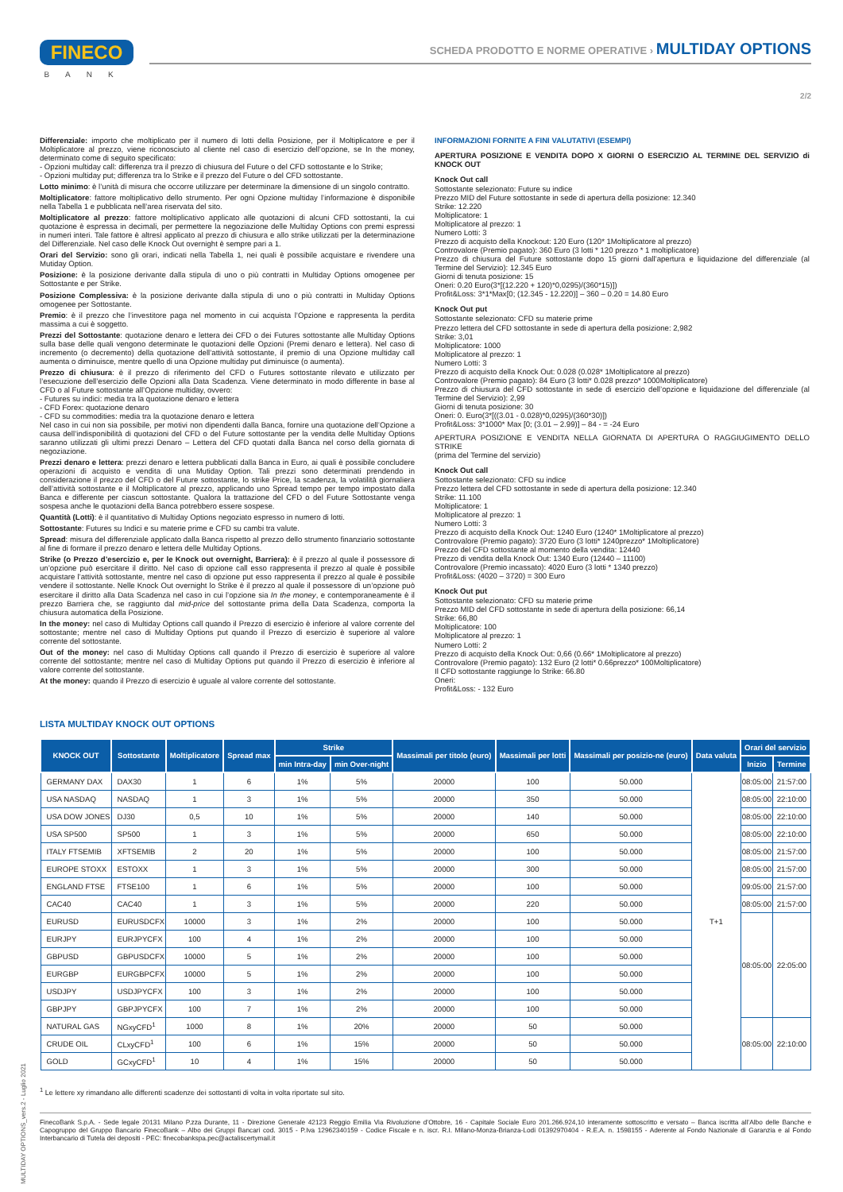FINECO
BANK
SCHEDA PRODOTTO E NORME OPERATIVE › MULTIDAY OPTIONS
2/2
Differenziale: importo che moltiplicato per il numero di lotti della Posizione, per il Moltiplicatore e per il Moltiplicatore al prezzo, viene riconosciuto al cliente nel caso di esercizio dell’opzione, se In the money, determinato come di seguito specificato:
- Opzioni multiday call: differenza tra il prezzo di chiusura del Future o del CFD sottostante e lo Strike;
- Opzioni multiday put; differenza tra lo Strike e il prezzo del Future o del CFD sottostante.
Lotto minimo: è l’unità di misura che occorre utilizzare per determinare la dimensione di un singolo contratto.
Moltiplicatore: fattore moltiplicativo dello strumento. Per ogni Opzione multiday l’informazione è disponibile nella Tabella 1 e pubblicata nell’area riservata del sito.
Moltiplicatore al prezzo: fattore moltiplicativo applicato alle quotazioni di alcuni CFD sottostanti, la cui quotazione è espressa in decimali, per permettere la negoziazione delle Multiday Options con premi espressi in numeri interi. Tale fattore è altresì applicato al prezzo di chiusura e allo strike utilizzati per la determinazione del Differenziale. Nel caso delle Knock Out overnight è sempre pari a 1.
Orari del Servizio: sono gli orari, indicati nella Tabella 1, nei quali è possibile acquistare e rivendere una Mutiday Option.
Posizione: è la posizione derivante dalla stipula di uno o più contratti in Multiday Options omogenee per Sottostante e per Strike.
Posizione Complessiva: è la posizione derivante dalla stipula di uno o più contratti in Multiday Options omogenee per Sottostante.
Premio: è il prezzo che l’investitore paga nel momento in cui acquista l’Opzione e rappresenta la perdita massima a cui è soggetto.
Prezzi del Sottostante: quotazione denaro e lettera dei CFD o dei Futures sottostante alle Multiday Options sulla base delle quali vengono determinate le quotazioni delle Opzioni (Premi denaro e lettera). Nel caso di incremento (o decremento) della quotazione dell’attività sottostante, il premio di una Opzione multiday call aumenta o diminuisce, mentre quello di una Opzione multiday put diminuisce (o aumenta).
Prezzo di chiusura: è il prezzo di riferimento del CFD o Futures sottostante rilevato e utilizzato per l’esecuzione dell’esercizio delle Opzioni alla Data Scadenza. Viene determinato in modo differente in base al CFD o al Future sottostante all’Opzione multiday, ovvero:
- Futures su indici: media tra la quotazione denaro e lettera
- CFD Forex: quotazione denaro
- CFD su commodities: media tra la quotazione denaro e lettera
Nel caso in cui non sia possibile, per motivi non dipendenti dalla Banca, fornire una quotazione dell’Opzione a causa dell’indisponibilità di quotazioni del CFD o del Future sottostante per la vendita delle Multiday Options saranno utilizzati gli ultimi prezzi Denaro – Lettera del CFD quotati dalla Banca nel corso della giornata di negoziazione.
Prezzi denaro e lettera: prezzi denaro e lettera pubblicati dalla Banca in Euro, ai quali è possibile concludere operazioni di acquisto e vendita di una Mutiday Option. Tali prezzi sono determinati prendendo in considerazione il prezzo del CFD o del Future sottostante, lo strike Price, la scadenza, la volatilità giornaliera dell’attività sottostante e il Moltiplicatore al prezzo, applicando uno Spread tempo per tempo impostato dalla Banca e differente per ciascun sottostante. Qualora la trattazione del CFD o del Future Sottostante venga sospesa anche le quotazioni della Banca potrebbero essere sospese.
Quantità (Lotti): è il quantitativo di Multiday Options negoziato espresso in numero di lotti.
Sottostante: Futures su Indici e su materie prime e CFD su cambi tra valute.
Spread: misura del differenziale applicato dalla Banca rispetto al prezzo dello strumento finanziario sottostante al fine di formare il prezzo denaro e lettera delle Multiday Options.
Strike (o Prezzo d’esercizio e, per le Knock out overnight, Barriera): è il prezzo al quale il possessore di un’opzione può esercitare il diritto. Nel caso di opzione call esso rappresenta il prezzo al quale è possibile acquistare l’attività sottostante, mentre nel caso di opzione put esso rappresenta il prezzo al quale è possibile vendere il sottostante. Nelle Knock Out overnight lo Strike è il prezzo al quale il possessore di un’opzione può esercitare il diritto alla Data Scadenza nel caso in cui l’opzione sia In the money, e contemporaneamente è il prezzo Barriera che, se raggiunto dal mid-price del sottostante prima della Data Scadenza, comporta la chiusura automatica della Posizione.
In the money: nel caso di Multiday Options call quando il Prezzo di esercizio è inferiore al valore corrente del sottostante; mentre nel caso di Multiday Options put quando il Prezzo di esercizio è superiore al valore corrente del sottostante.
Out of the money: nel caso di Multiday Options call quando il Prezzo di esercizio è superiore al valore corrente del sottostante; mentre nel caso di Multiday Options put quando il Prezzo di esercizio è inferiore al valore corrente del sottostante.
At the money: quando il Prezzo di esercizio è uguale al valore corrente del sottostante.
INFORMAZIONI FORNITE A FINI VALUTATIVI (ESEMPI)
APERTURA POSIZIONE E VENDITA DOPO X GIORNI O ESERCIZIO AL TERMINE DEL SERVIZIO di KNOCK OUT
Knock Out call
Sottostante selezionato: Future su indice
Prezzo MID del Future sottostante in sede di apertura della posizione: 12.340
Strike: 12.220
Moltiplicatore: 1
Moltiplicatore al prezzo: 1
Numero Lotti: 3
Prezzo di acquisto della Knockout: 120 Euro (120* 1Moltiplicatore al prezzo)
Controvalore (Premio pagato): 360 Euro (3 lotti * 120 prezzo * 1 moltiplicatore)
Prezzo di chiusura del Future sottostante dopo 15 giorni dall’apertura e liquidazione del differenziale (al Termine del Servizio): 12.345 Euro
Giorni di tenuta posizione: 15
Oneri: 0.20 Euro(3*[(12.220 + 120)*0,0295)/(360*15)])
Profit&Loss: 3*1*Max[0; (12.345 - 12.220)] – 360 – 0.20 = 14.80 Euro
Knock Out put
Sottostante selezionato: CFD su materie prime
Prezzo lettera del CFD sottostante in sede di apertura della posizione: 2,982
Strike: 3,01
Moltiplicatore: 1000
Moltiplicatore al prezzo: 1
Numero Lotti: 3
Prezzo di acquisto della Knock Out: 0.028 (0.028* 1Moltiplicatore al prezzo)
Controvalore (Premio pagato): 84 Euro (3 lotti* 0.028 prezzo* 1000Moltiplicatore)
Prezzo di chiusura del CFD sottostante in sede di esercizio dell’opzione e liquidazione del differenziale (al Termine del Servizio): 2,99
Giorni di tenuta posizione: 30
Oneri: 0. Euro(3*[((3.01 - 0.028)*0,0295)/(360*30)])
Profit&Loss: 3*1000* Max [0; (3.01 – 2.99)] – 84 - = -24 Euro
APERTURA POSIZIONE E VENDITA NELLA GIORNATA DI APERTURA O RAGGIUGIMENTO DELLO STRIKE
(prima del Termine del servizio)
Knock Out call
Sottostante selezionato: CFD su indice
Prezzo lettera del CFD sottostante in sede di apertura della posizione: 12.340
Strike: 11.100
Moltiplicatore: 1
Moltiplicatore al prezzo: 1
Numero Lotti: 3
Prezzo di acquisto della Knock Out: 1240 Euro (1240* 1Moltiplicatore al prezzo)
Controvalore (Premio pagato): 3720 Euro (3 lotti* 1240prezzo* 1Moltiplicatore)
Prezzo del CFD sottostante al momento della vendita: 12440
Prezzo di vendita della Knock Out: 1340 Euro (12440 – 11100)
Controvalore (Premio incassato): 4020 Euro (3 lotti * 1340 prezzo)
Profit&Loss: (4020 – 3720) = 300 Euro
Knock Out put
Sottostante selezionato: CFD su materie prime
Prezzo MID del CFD sottostante in sede di apertura della posizione: 66,14
Strike: 66,80
Moltiplicatore: 100
Moltiplicatore al prezzo: 1
Numero Lotti: 2
Prezzo di acquisto della Knock Out: 0,66 (0.66* 1Moltiplicatore al prezzo)
Controvalore (Premio pagato): 132 Euro (2 lotti* 0.66prezzo* 100Moltiplicatore)
Il CFD sottostante raggiunge lo Strike: 66.80
Oneri:
Profit&Loss: - 132 Euro
LISTA MULTIDAY KNOCK OUT OPTIONS
| KNOCK OUT | Sottostante | Moltiplicatore | Spread max | Strike | | Massimali per titolo (euro) | Massimali per lotti | Massimali per posizio-ne (euro) | Data valuta | Orari del servizio | |
| --- | --- | --- | --- | --- | --- | --- | --- | --- | --- | --- | --- |
| | | | | min Intra-day | min Over-night | | | | | Inizio | Termine |
| GERMANY DAX | DAX30 | 1 | 6 | 1% | 5% | 20000 | 100 | 50.000 | T+1 | 08:05:00 | 21:57:00 |
| USA NASDAQ | NASDAQ | 1 | 3 | 1% | 5% | 20000 | 350 | 50.000 | | 08:05:00 | 22:10:00 |
| USA DOW JONES | DJ30 | 0,5 | 10 | 1% | 5% | 20000 | 140 | 50.000 | | 08:05:00 | 22:10:00 |
| USA SP500 | SP500 | 1 | 3 | 1% | 5% | 20000 | 650 | 50.000 | | 08:05:00 | 22:10:00 |
| ITALY FTSEMIB | XFTSEMIB | 2 | 20 | 1% | 5% | 20000 | 100 | 50.000 | | 08:05:00 | 21:57:00 |
| EUROPE STOXX | ESTOXX | 1 | 3 | 1% | 5% | 20000 | 300 | 50.000 | | 08:05:00 | 21:57:00 |
| ENGLAND FTSE | FTSE100 | 1 | 6 | 1% | 5% | 20000 | 100 | 50.000 | | 09:05:00 | 21:57:00 |
| CAC40 | CAC40 | 1 | 3 | 1% | 5% | 20000 | 220 | 50.000 | | 08:05:00 | 21:57:00 |
| EURUSD | EURUSDCFX | 10000 | 3 | 1% | 2% | 20000 | 100 | 50.000 | | 08:05:00 | 22:05:00 |
| EURJPY | EURJPYCFX | 100 | 4 | 1% | 2% | 20000 | 100 | 50.000 | | | |
| GBPUSD | GBPUSDCFX | 10000 | 5 | 1% | 2% | 20000 | 100 | 50.000 | | | |
| EURGBP | EURGBPCFX | 10000 | 5 | 1% | 2% | 20000 | 100 | 50.000 | | | |
| USDJPY | USDJPYCFX | 100 | 3 | 1% | 2% | 20000 | 100 | 50.000 | | | |
| GBPJPY | GBPJPYCFX | 100 | 7 | 1% | 2% | 20000 | 100 | 50.000 | | | |
| NATURAL GAS | NGxyCFD<sup>1</sup> | 1000 | 8 | 1% | 20% | 20000 | 50 | 50.000 | | 08:05:00 | 22:10:00 |
| CRUDE OIL | CLxyCFD<sup>1</sup> | 100 | 6 | 1% | 15% | 20000 | 50 | 50.000 | | | |
| GOLD | GCxyCFD<sup>1</sup> | 10 | 4 | 1% | 15% | 20000 | 50 | 50.000 | | | |
<sup>1</sup> Le lettere xy rimandano alle differenti scadenze dei sottostanti di volta in volta riportate sul sito.
FinecoBank S.p.A. - Sede legale 20131 Milano P.zza Durante, 11 - Direzione Generale 42123 Reggio Emilia Via Rivoluzione d’Ottobre, 16 - Capitale Sociale Euro 201.266.924,10 interamente sottoscritto e versato – Banca iscritta all’Albo delle Banche e Capogruppo del Gruppo Bancario FinecoBank – Albo dei Gruppi Bancari cod. 3015 - P.Iva 12962340159 - Codice Fiscale e n. iscr. R.I. Milano-Monza-Brianza-Lodi 01392970404 - R.E.A. n. 1598155 - Aderente al Fondo Nazionale di Garanzia e al Fondo Interbancario di Tutela dei depositi - PEC: finecobankspa.pec@actaliscertymail.it
MULTIDAY OPTIONS_vers.2 - Luglio 2021